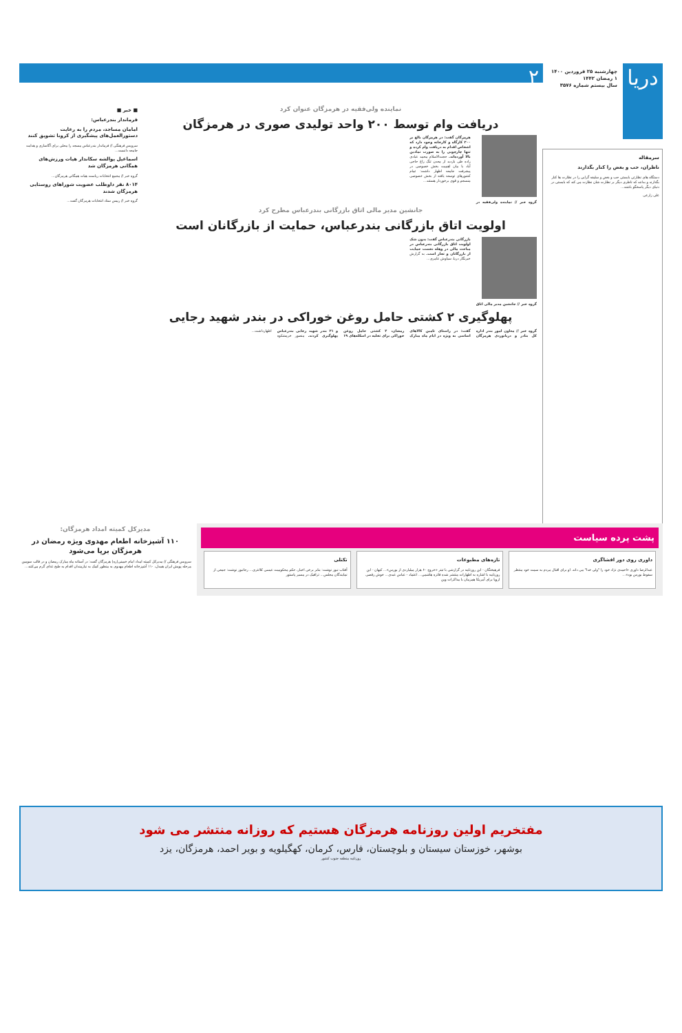دریا
چهارشنبه ۲۵ فروردین ۱۴۰۰
۱ رمضان ۱۴۴۲
سال بیستم شماره ۳۵۷۶
۲
سرمقاله
ناظران، حب و بغض را کنار بگذارند
دستگاه های نظارتی بایستی حب و بغض و سلیقه گرایی را در نظارت ها کنار بگذارند و بدانند که ناظری دیگر بر نظارت شان نظارت می کند که بایستی در دنیای دیگر پاسخگو باشند...
علی زارعی
نماینده ولی‌فقیه در هرمزگان عنوان کرد
دریافت وام توسط ۲۰۰ واحد تولیدی صوری در هرمزگان
گروه خبر // نماینده ولی‌فقیه در هرمزگان گفت: در هرمزگان بالغ بر ۲۰۰ کارگاه و کارخانه وجود دارد که اشخاص اقدام به دریافت وام کرده و تنها چارچوبی را به صورت نمادین بالا آورده‌اند. حجت‌الاسلام محمد عبادی زاده طی بازدید از معدن تنگ زاغ حاجی آباد با بیان اهمیت بخش خصوصی در پیشرفت جامعه اظهار داشت: تمام کشورهای توسعه یافته از بخش خصوصی منسجم و قوی برخوردار هستند...
جانشین مدیر مالی اتاق بازرگانی بندرعباس مطرح کرد
اولویت اتاق بازرگانی بندرعباس، حمایت از بازرگانان است
گروه خبر // جانشین مدیر مالی اتاق بازرگانی بندرعباس گفت: بدون شک اولویت اتاق بازرگانی بندرعباس در مباحث مالی در وهله نخست حمایت از بازرگانان و تجار است. به گزارش خبرنگار دریا، سیاوش عامری...
پهلوگیری ۲ کشتی حامل روغن خوراکی در بندر شهید رجایی
گروه خبر // معاون امور بندر اداره کل بنادر و دریانوردی هرمزگان گفت: در راستای تامین کالاهای اساسی به ویژه در ایام ماه مبارک رمضان، ۲ کشتی حامل روغن خوراکی برای تخلیه در اسکله‌های ۱۹ و ۲۱ بندر شهید رجایی بندرعباس پهلوگیری کردند. منصور خرمشکوه اظهارداشت...
■ خبر ■
فرماندار بندرعباس:
امامان مساجد، مردم را به رعایت دستورالعمل‌های پیشگیری از کرونا تشویق کنند
سرویس فرهنگی // فرماندار بندرعباس مسجد را محلی برای آگاسازی و هدایت جامعه دانست...
اسماعیل پوالشه سکاندار هیات ورزش‌های همگانی هرمزگان شد
گروه خبر // مجمع انتخابات ریاست هیات همگانی هرمزگان...
۸۰۱۴ نفر داوطلب عضویت شوراهای روستایی هرمزگان شدند
گروه خبر // رییس ستاد انتخابات هرمزگان گفت...
پشت پرده سیاست
داوری روی دور افشاگری
عبدالرضا داوری «احمدی نژاد خود را "ولی خدا" می داند. او برای اقبال مردم به سمت خود منتظر سقوط بورس بود»...
تازه‌های مطبوعات
فرهیختگان - این روزنامه در گزارشی با تیتر «خروج ۶۰ هزار میلیاردی از بورس»... کیهان - این روزنامه با اشاره به اظهارات منتشر شده فائزه هاشمی... اعتماد - عباس عبدی... خوش رقصی اروپا برای آمریکا همزمان با مذاکرات وین
تکتلی
آفتاب نیوز نوشت: بنابر برخی اخبار، حکم محکومیت عیسی کلانتری... رجانیوز نوشت: جمعی از نمایندگان مجلس... ترافیک در مسیر پاستور
مدیرکل کمیته امداد هرمزگان:
۱۱۰ آشپزخانه اطعام مهدوی ویژه رمضان در هرمزگان برپا می‌شود
سرویس فرهنگی // مدیرکل کمیته امداد امام خمینی(ره) هرمزگان گفت: در آستانه ماه مبارک رمضان و در قالب سومین مرحله پویش ایران همدل، ۱۱۰ آشپزخانه اطعام مهدوی به منظور کمک به نیازمندان اقدام به طبخ غذای گرم می‌کنند...
مفتخریم اولین روزنامه هرمزگان هستیم که روزانه منتشر می شود
بوشهر، خوزستان سیستان و بلوچستان، فارس، کرمان، کهگیلویه و بویر احمد، هرمزگان، یزد
روزنامه منطقه جنوب کشور